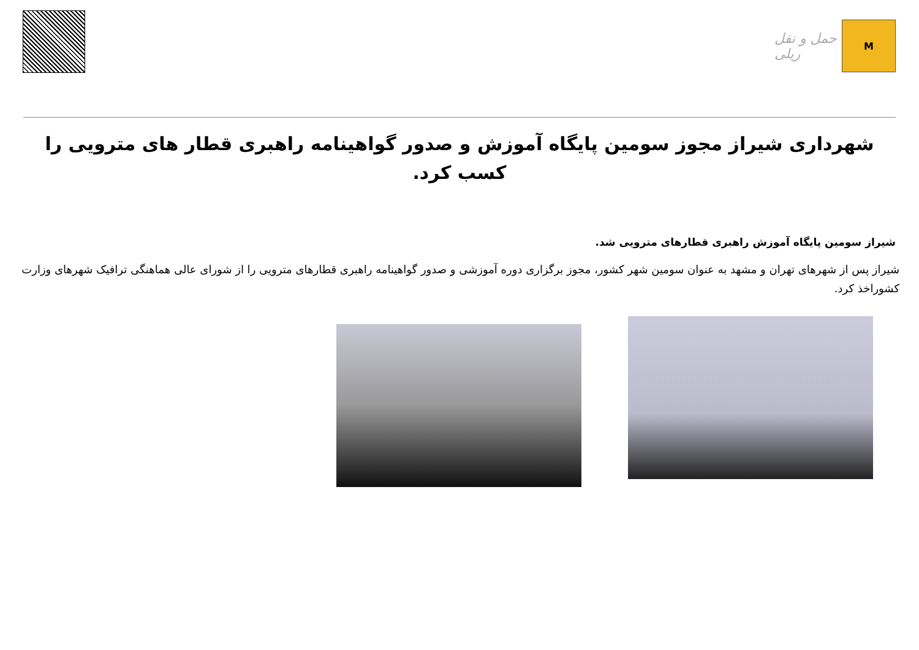حمل و نقل ریلی
M
شهرداری شیراز مجوز سومین پایگاه آموزش و صدور گواهینامه راهبری قطار های مترویی را کسب کرد.
شیراز سومین پایگاه آموزش راهبری قطارهای مترویی شد.
شیراز پس از شهرهای تهران و مشهد به عنوان سومین شهر کشور، مجوز برگزاری دوره آموزشی و صدور گواهینامه راهبری قطارهای مترویی را از شورای عالی هماهنگی ترافیک شهرهای وزارت کشوراخذ کرد.